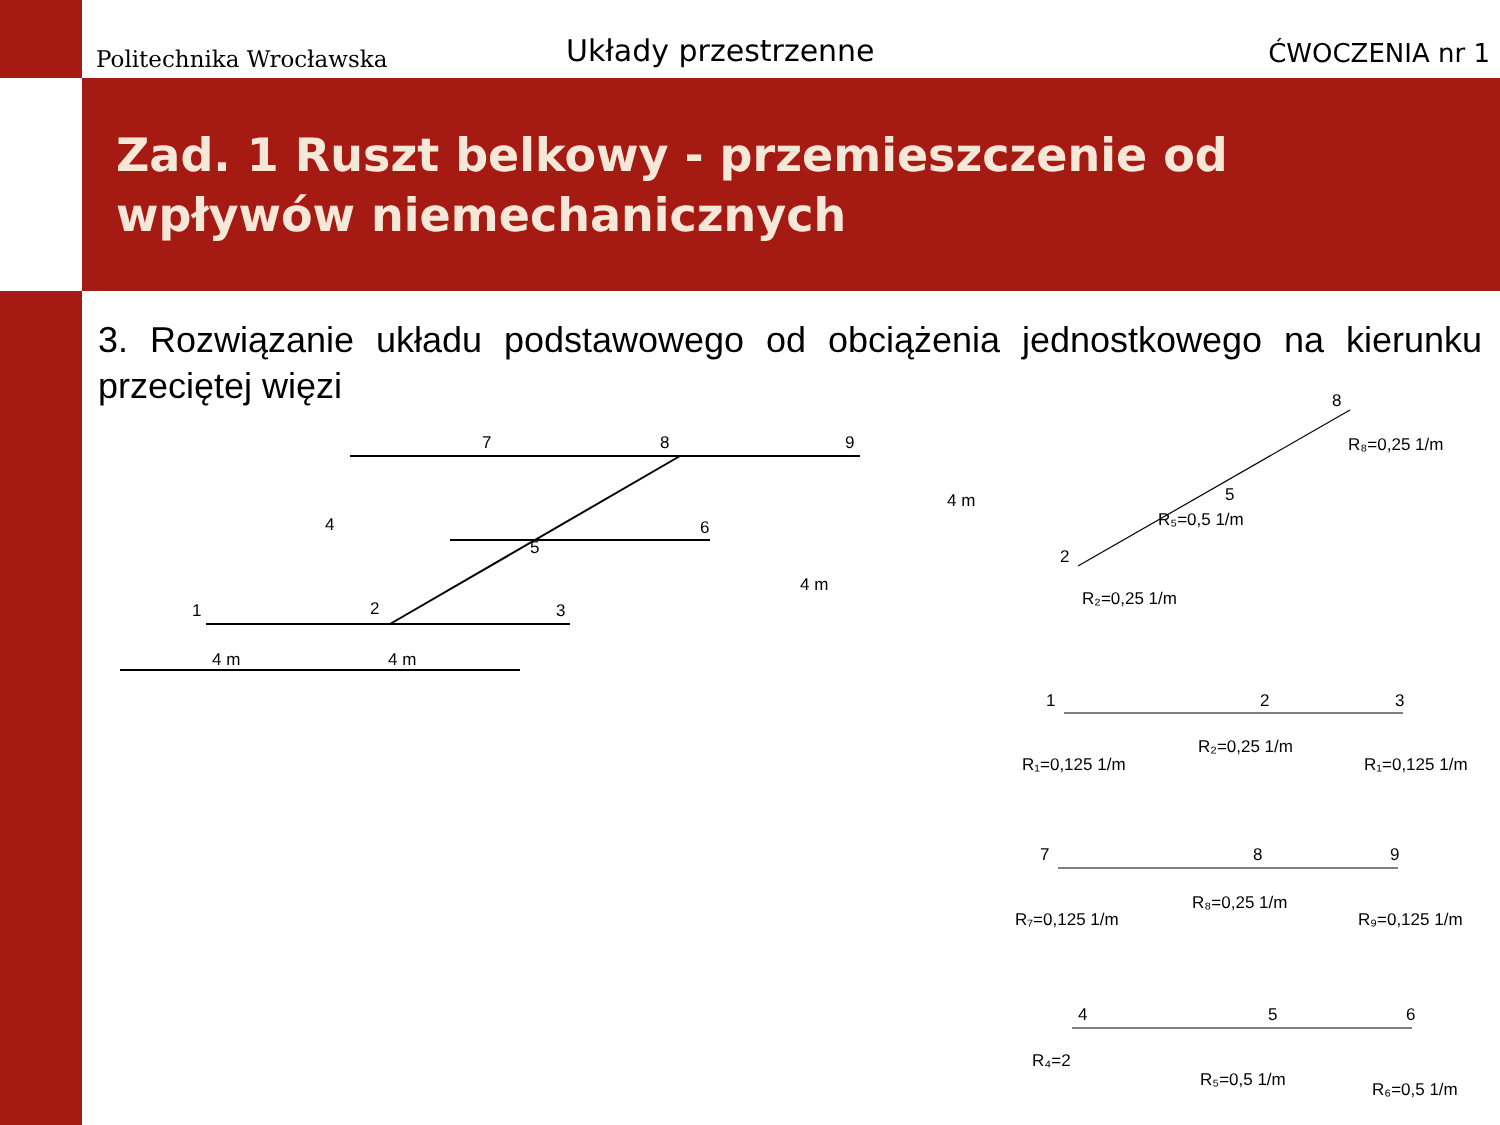Politechnika Wrocławska
Układy przestrzenne
ĆWOCZENIA nr 1
Zad. 1 Ruszt belkowy - przemieszczenie od wpływów niemechanicznych
3. Rozwiązanie układu podstawowego od obciążenia jednostkowego na kierunku przeciętej więzi
1
2
3
4
5
6
7
8
9
4 m
4 m
4 m
4 m
8
R₈=0,25 1/m
5
R₅=0,5 1/m
2
R₂=0,25 1/m
1
2
3
R₁=0,125 1/m
R₂=0,25 1/m
R₁=0,125 1/m
7
8
9
R₇=0,125 1/m
R₈=0,25 1/m
R₉=0,125 1/m
4
5
6
R₄=2
R₅=0,5 1/m
R₆=0,5 1/m